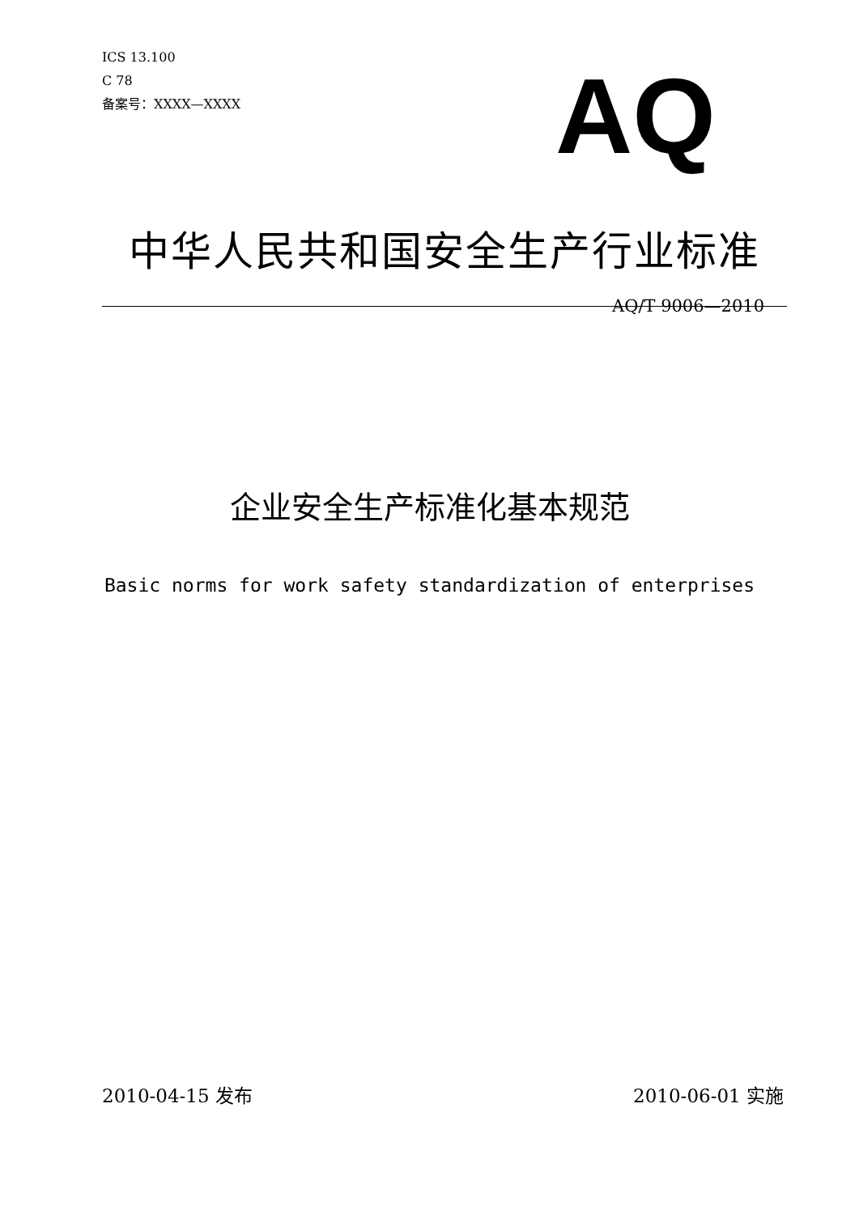ICS 13.100
C 78
备案号：XXXX—XXXX
AQ
中华人民共和国安全生产行业标准
AQ/T 9006—2010
企业安全生产标准化基本规范
Basic norms for work safety standardization of enterprises
2010-04-15 发布 2010-06-01 实施